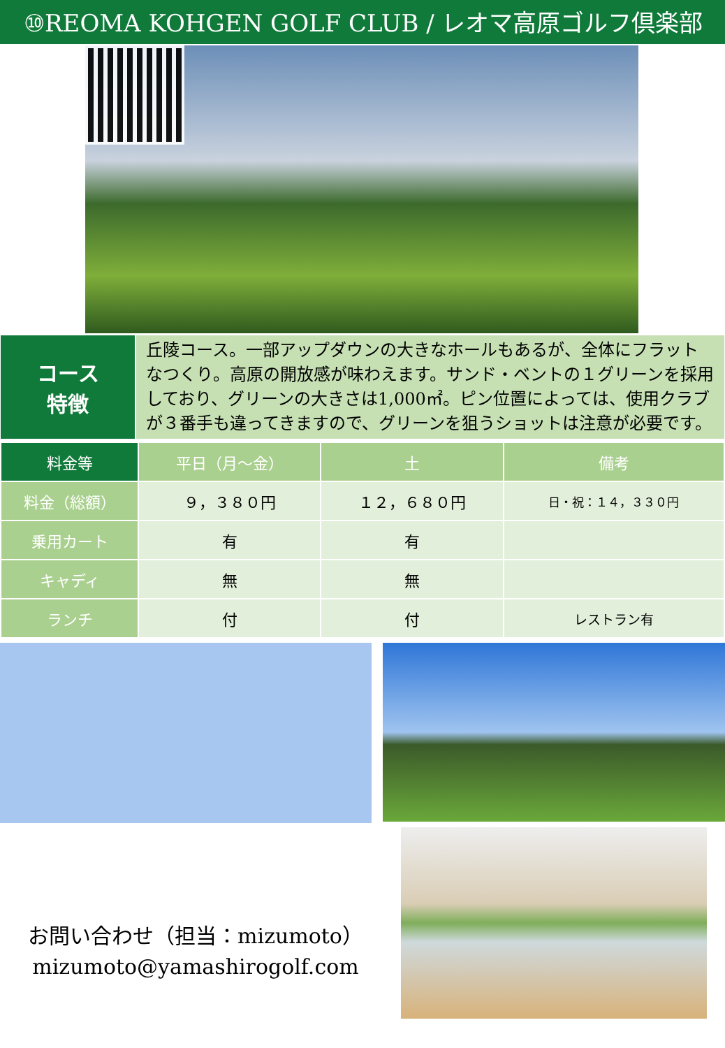⑩REOMA KOHGEN GOLF CLUB / レオマ高原ゴルフ倶楽部
コース
特徴
丘陵コース。一部アップダウンの大きなホールもあるが、全体にフラットなつくり。高原の開放感が味わえます。サンド・ベントの１グリーンを採用しており、グリーンの大きさは1,000㎡。ピン位置によっては、使用クラブが３番手も違ってきますので、グリーンを狙うショットは注意が必要です。
| 料金等 | 平日（月～金） | 土 | 備考 |
| --- | --- | --- | --- |
| 料金（総額） | ９，３８０円 | １２，６８０円 | 日・祝：１４，３３０円 |
| 乗用カート | 有 | 有 | |
| キャディ | 無 | 無 | |
| ランチ | 付 | 付 | レストラン有 |
お問い合わせ（担当：mizumoto）
mizumoto@yamashirogolf.com